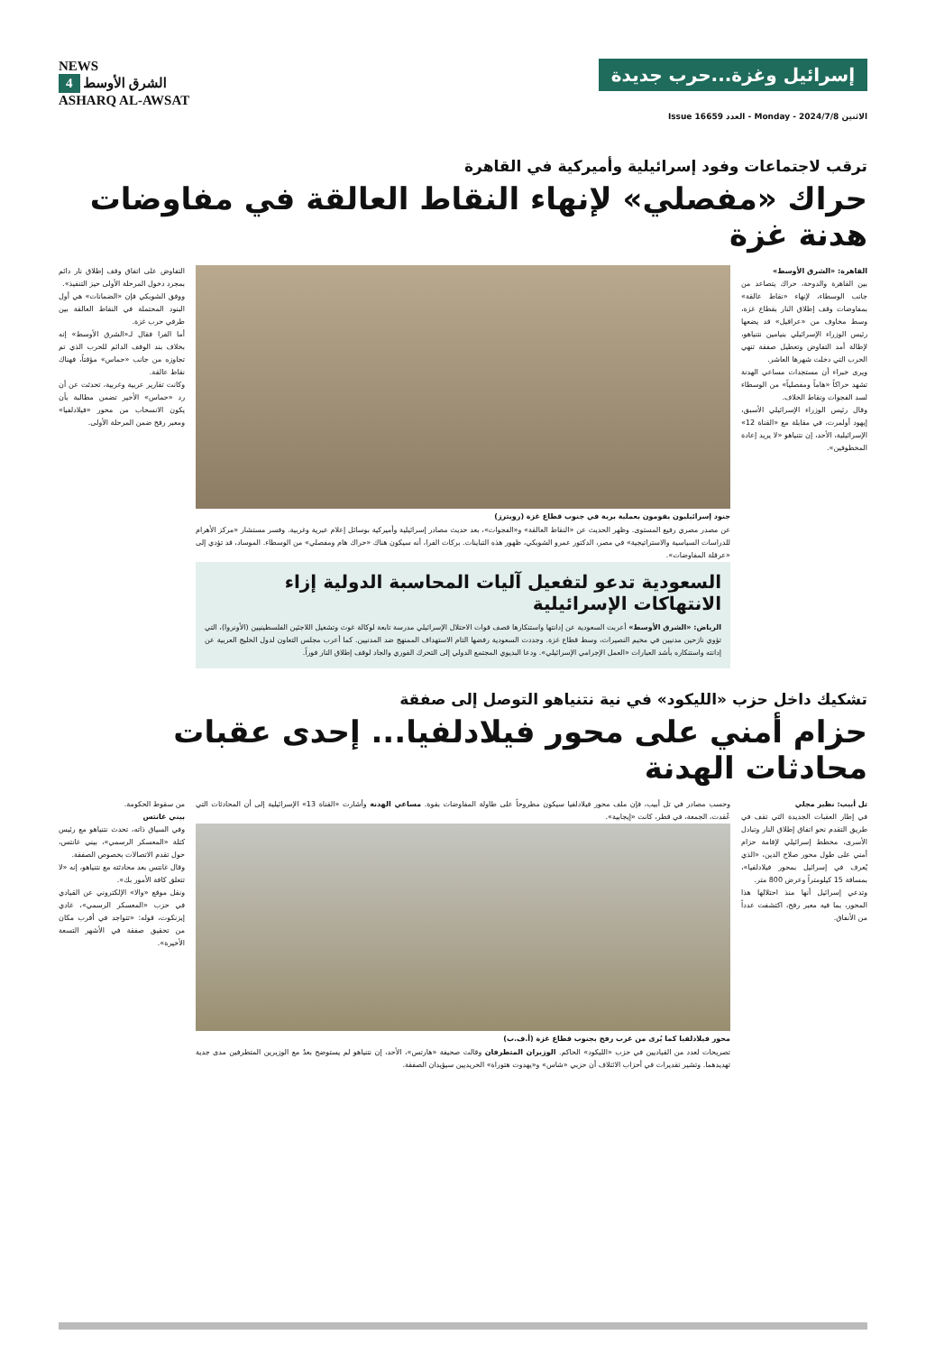إسرائيل وغزة...حرب جديدة
NEWS
4 الشرق الأوسط
ASHARQ AL-AWSAT
الاثنين 2024/7/8 - Monday - العدد 16659 Issue
ترقب لاجتماعات وفود إسرائيلية وأميركية في القاهرة
حراك «مفصلي» لإنهاء النقاط العالقة في مفاوضات هدنة غزة
القاهرة: «الشرق الأوسط»
بين القاهرة والدوحة، حراك يتصاعد من جانب الوسطاء، لإنهاء «نقاط عالقة» بمفاوضات وقف إطلاق النار بقطاع غزة، وسط مخاوف من «عراقيل» قد يضعها رئيس الوزراء الإسرائيلي بنيامين نتنياهو، لإطالة أمد التفاوض وتعطيل صفقة تنهي الحرب التي دخلت شهرها العاشر.
ويرى خبراء أن مستجدات مساعي الهدنة تشهد حراكاً «هاماً ومفصلياً» من الوسطاء لسد الفجوات ونقاط الخلاف.
وقال رئيس الوزراء الإسرائيلي الأسبق، إيهود أولمرت، في مقابلة مع «القناة 12» الإسرائيلية، الأحد، إن نتنياهو «لا يريد إعادة المخطوفين».
جنود إسرائيليون يقومون بعملية برية في جنوب قطاع غزة (رويترز)
عن مصدر مصري رفيع المستوى. وظهر الحديث عن «النقاط العالقة» و«الفجوات»، بعد حديث مصادر إسرائيلية وأميركية بوسائل إعلام عبرية وغربية. وفسر مستشار «مركز الأهرام للدراسات السياسية والاستراتيجية» في مصر، الدكتور عمرو الشوبكي، ظهور هذه التباينات. بركات الفرا، أنه سيكون هناك «حراك هام ومفصلي» من الوسطاء. الموساد، قد تؤدي إلى «عرقلة المفاوضات».
السعودية تدعو لتفعيل آليات المحاسبة الدولية إزاء الانتهاكات الإسرائيلية
الرياض: «الشرق الأوسط» أعربت السعودية عن إدانتها واستنكارها قصف قوات الاحتلال الإسرائيلي مدرسة تابعة لوكالة غوث وتشغيل اللاجئين الفلسطينيين (الأونروا)، التي تؤوي نازحين مدنيين في مخيم النصيرات، وسط قطاع غزة. وجددت السعودية رفضها التام الاستهداف الممنهج ضد المدنيين. كما أعرب مجلس التعاون لدول الخليج العربية عن إدانته واستنكاره بأشد العبارات «العمل الإجرامي الإسرائيلي». ودعا البديوي المجتمع الدولي إلى التحرك الفوري والجاد لوقف إطلاق النار فوراً.
التفاوض على اتفاق وقف إطلاق نار دائم بمجرد دخول المرحلة الأولى حيز التنفيذ».
ووفق الشوبكي فإن «الضمانات» هي أول البنود المحتملة في النقاط العالقة بين طرفي حرب غزة.
أما الفرا فقال لـ«الشرق الأوسط» إنه بخلاف بند الوقف الدائم للحرب الذي تم تجاوزه من جانب «حماس» مؤقتاً، فهناك نقاط عالقة.
وكانت تقارير عربية وغربية، تحدثت عن أن رد «حماس» الأخير تضمن مطالبة بأن يكون الانسحاب من محور «فيلادلفيا» ومعبر رفح ضمن المرحلة الأولى.
تشكيك داخل حزب «الليكود» في نية نتنياهو التوصل إلى صفقة
حزام أمني على محور فيلادلفيا... إحدى عقبات محادثات الهدنة
تل أبيب: نظير مجلي
في إطار العقبات الجديدة التي تقف في طريق التقدم نحو اتفاق إطلاق النار وتبادل الأسرى، مخطط إسرائيلي لإقامة حزام أمني على طول محور صلاح الدين، «الذي يُعرف في إسرائيل بمحور فيلادلفيا»، بمسافة 15 كيلومتراً وعرض 800 متر.
وتدعي إسرائيل أنها منذ احتلالها هذا المحور، بما فيه معبر رفح، اكتشفت عدداً من الأنفاق.
وحسب مصادر في تل أبيب، فإن ملف محور فيلادلفيا سيكون مطروحاً على طاولة المفاوضات بقوة. مساعي الهدنة وأشارت «القناة 13» الإسرائيلية إلى أن المحادثات التي عُقدت، الجمعة، في قطر، كانت «إيجابية».
محور فيلادلفيا كما يُرى من غرب رفح بجنوب قطاع غزة (أ.ف.ب)
تصريحات لعدد من القياديين في حزب «الليكود» الحاكم. الوزيران المتطرفان وقالت صحيفة «هارتس»، الأحد، إن نتنياهو لم يستوضح بعدُ مع الوزيرين المتطرفين مدى جدية تهديدهما. وتشير تقديرات في أحزاب الائتلاف أن حزبي «شاس» و«يهدوت هتوراة» الحريديين سيؤيدان الصفقة.
من سقوط الحكومة.
بيني غانتس
وفي السياق ذاته، تحدث نتنياهو مع رئيس كتلة «المعسكر الرسمي»، بيني غانتس، حول تقدم الاتصالات بخصوص الصفقة.
وقال غانتس بعد محادثته مع نتنياهو، إنه «لا تتعلق كافة الأمور بك».
ونقل موقع «والا» الإلكتروني عن القيادي في حزب «المعسكر الرسمي»، غادي إيزنكوت، قوله: «تتواجد في أقرب مكان من تحقيق صفقة في الأشهر التسعة الأخيرة».